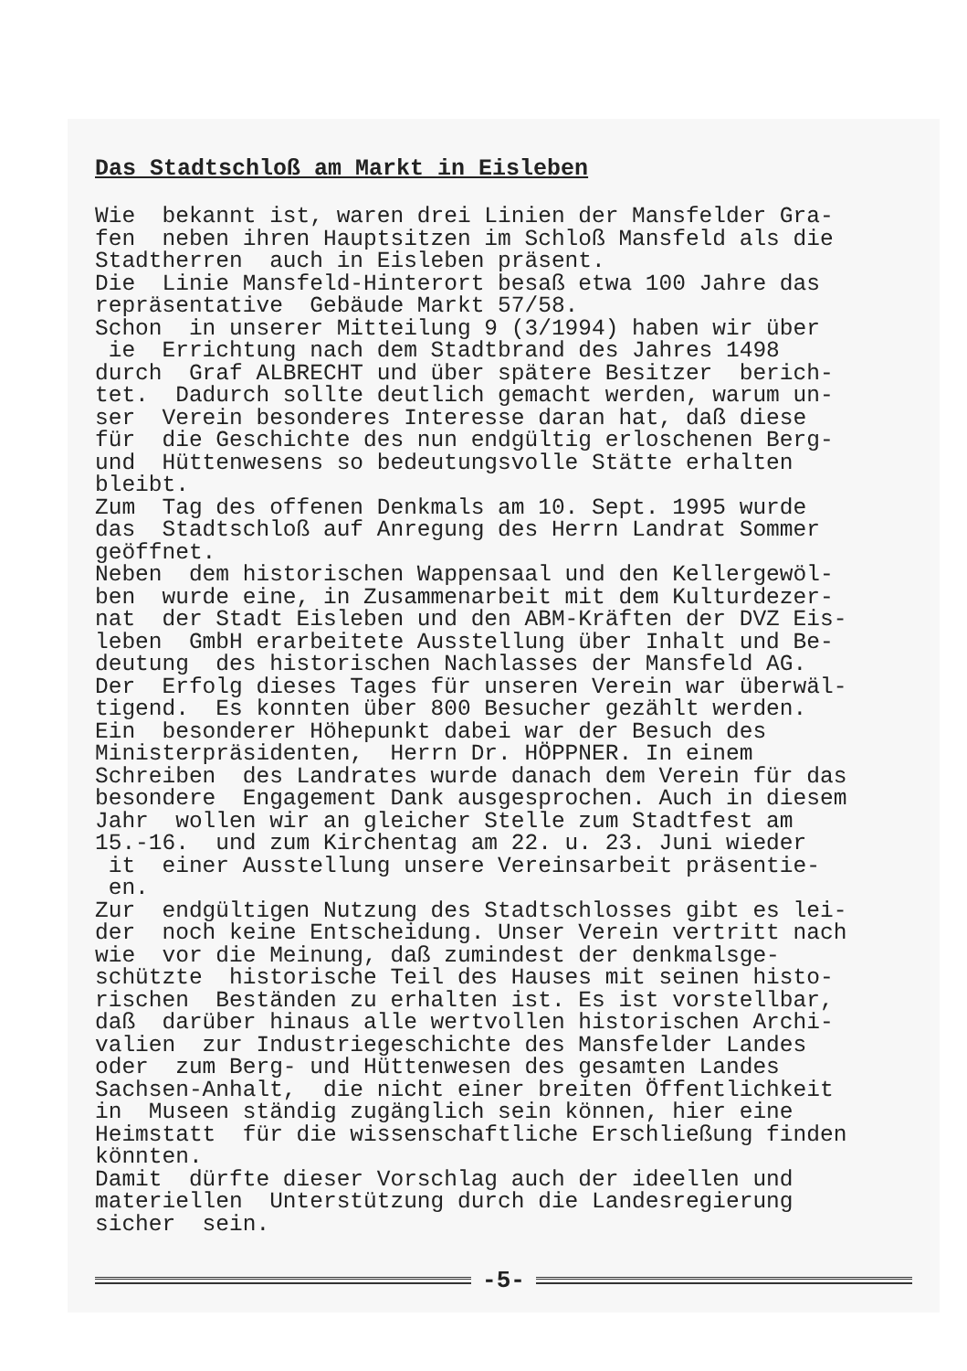Das Stadtschloß am Markt in Eisleben
Wie bekannt ist, waren drei Linien der Mansfelder Gra- fen neben ihren Hauptsitzen im Schloß Mansfeld als die Stadtherren auch in Eisleben präsent. Die Linie Mansfeld-Hinterort besaß etwa 100 Jahre das repräsentative Gebäude Markt 57/58. Schon in unserer Mitteilung 9 (3/1994) haben wir über ie Errichtung nach dem Stadtbrand des Jahres 1498 durch Graf ALBRECHT und über spätere Besitzer berich- tet. Dadurch sollte deutlich gemacht werden, warum un- ser Verein besonderes Interesse daran hat, daß diese für die Geschichte des nun endgültig erloschenen Berg- und Hüttenwesens so bedeutungsvolle Stätte erhalten bleibt. Zum Tag des offenen Denkmals am 10. Sept. 1995 wurde das Stadtschloß auf Anregung des Herrn Landrat Sommer geöffnet. Neben dem historischen Wappensaal und den Kellergewöl- ben wurde eine, in Zusammenarbeit mit dem Kulturdezer- nat der Stadt Eisleben und den ABM-Kräften der DVZ Eis- leben GmbH erarbeitete Ausstellung über Inhalt und Be- deutung des historischen Nachlasses der Mansfeld AG. Der Erfolg dieses Tages für unseren Verein war überwäl- tigend. Es konnten über 800 Besucher gezählt werden. Ein besonderer Höhepunkt dabei war der Besuch des Ministerpräsidenten, Herrn Dr. HÖPPNER. In einem Schreiben des Landrates wurde danach dem Verein für das besondere Engagement Dank ausgesprochen. Auch in diesem Jahr wollen wir an gleicher Stelle zum Stadtfest am 15.-16. und zum Kirchentag am 22. u. 23. Juni wieder it einer Ausstellung unsere Vereinsarbeit präsentie- en. Zur endgültigen Nutzung des Stadtschlosses gibt es lei- der noch keine Entscheidung. Unser Verein vertritt nach wie vor die Meinung, daß zumindest der denkmalsge- schützte historische Teil des Hauses mit seinen histo- rischen Beständen zu erhalten ist. Es ist vorstellbar, daß darüber hinaus alle wertvollen historischen Archi- valien zur Industriegeschichte des Mansfelder Landes oder zum Berg- und Hüttenwesen des gesamten Landes Sachsen-Anhalt, die nicht einer breiten Öffentlichkeit in Museen ständig zugänglich sein können, hier eine Heimstatt für die wissenschaftliche Erschließung finden könnten. Damit dürfte dieser Vorschlag auch der ideellen und materiellen Unterstützung durch die Landesregierung sicher sein.
-5-